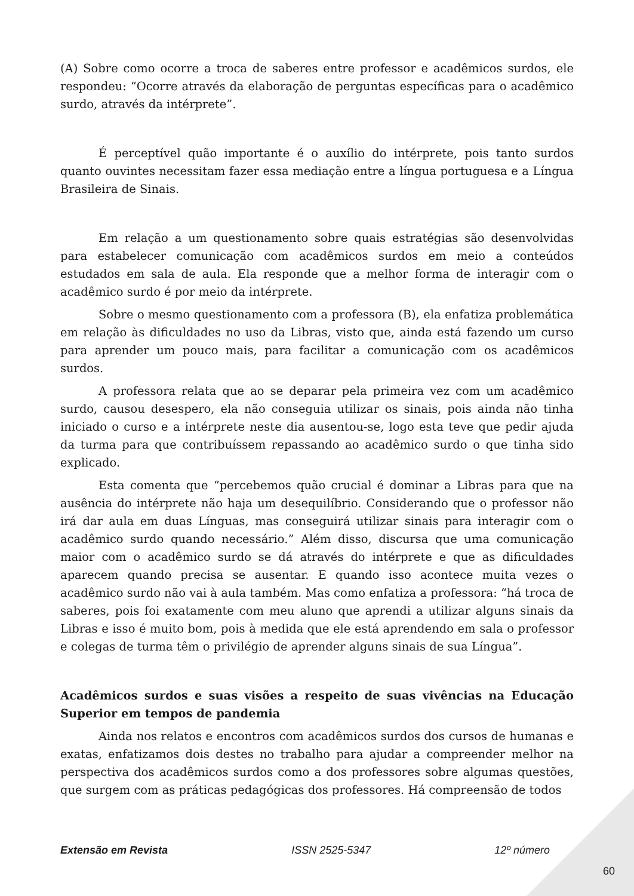(A) Sobre como ocorre a troca de saberes entre professor e acadêmicos surdos, ele respondeu: “Ocorre através da elaboração de perguntas específicas para o acadêmico surdo, através da intérprete”.
É perceptível quão importante é o auxílio do intérprete, pois tanto surdos quanto ouvintes necessitam fazer essa mediação entre a língua portuguesa e a Língua Brasileira de Sinais.
Em relação a um questionamento sobre quais estratégias são desenvolvidas para estabelecer comunicação com acadêmicos surdos em meio a conteúdos estudados em sala de aula. Ela responde que a melhor forma de interagir com o acadêmico surdo é por meio da intérprete.
Sobre o mesmo questionamento com a professora (B), ela enfatiza problemática em relação às dificuldades no uso da Libras, visto que, ainda está fazendo um curso para aprender um pouco mais, para facilitar a comunicação com os acadêmicos surdos.
A professora relata que ao se deparar pela primeira vez com um acadêmico surdo, causou desespero, ela não conseguia utilizar os sinais, pois ainda não tinha iniciado o curso e a intérprete neste dia ausentou-se, logo esta teve que pedir ajuda da turma para que contribuíssem repassando ao acadêmico surdo o que tinha sido explicado.
Esta comenta que “percebemos quão crucial é dominar a Libras para que na ausência do intérprete não haja um desequilíbrio. Considerando que o professor não irá dar aula em duas Línguas, mas conseguirá utilizar sinais para interagir com o acadêmico surdo quando necessário.” Além disso, discursa que uma comunicação maior com o acadêmico surdo se dá através do intérprete e que as dificuldades aparecem quando precisa se ausentar. E quando isso acontece muita vezes o acadêmico surdo não vai à aula também. Mas como enfatiza a professora: “há troca de saberes, pois foi exatamente com meu aluno que aprendi a utilizar alguns sinais da Libras e isso é muito bom, pois à medida que ele está aprendendo em sala o professor e colegas de turma têm o privilégio de aprender alguns sinais de sua Língua”.
Acadêmicos surdos e suas visões a respeito de suas vivências na Educação Superior em tempos de pandemia
Ainda nos relatos e encontros com acadêmicos surdos dos cursos de humanas e exatas, enfatizamos dois destes no trabalho para ajudar a compreender melhor na perspectiva dos acadêmicos surdos como a dos professores sobre algumas questões, que surgem com as práticas pedagógicas dos professores. Há compreensão de todos
Extensão em Revista ISSN 2525-5347 12º número
60